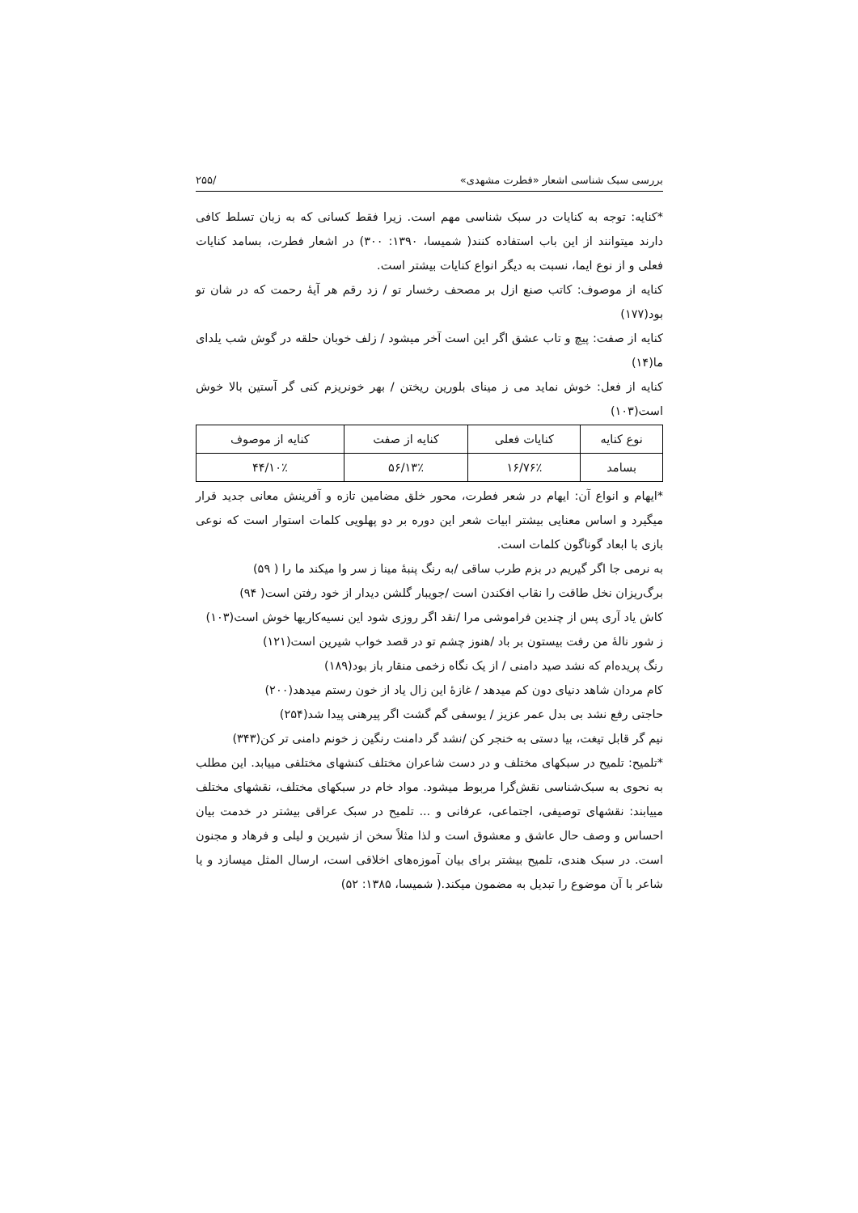بررسی سبک شناسی اشعار «فطرت مشهدی» /۲۵۵
*کنایه: توجه به کنایات در سبک شناسی مهم است. زیرا فقط کسانی که به زبان تسلط کافی دارند میتوانند از این باب استفاده کنند( شمیسا، ۱۳۹۰: ۳۰۰) در اشعار فطرت، بسامد کنایات فعلی و از نوع ایما، نسبت به دیگر انواع کنایات بیشتر است.
کنایه از موصوف: کاتب صنع ازل بر مصحف رخسار تو / زد رقم هر آیهٔ رحمت که در شان تو بود(۱۷۷)
کنایه از صفت: پیچ و تاب عشق اگر این است آخر میشود / زلف خوبان حلقه در گوش شب یلدای ما(۱۴)
کنایه از فعل: خوش نماید می ز مینای بلورین ریختن / بهر خونریزم کنی گر آستین بالا خوش است(۱۰۳)
| نوع کنایه | کنایات فعلی | کنایه از صفت | کنایه از موصوف |
| --- | --- | --- | --- |
| بسامد | ۷۶٪/۱۶ | ۱۳٪/۵۶ | ۱۰٪/۴۴ |
*ایهام و انواع آن: ایهام در شعر فطرت، محور خلق مضامین تازه و آفرینش معانی جدید قرار میگیرد و اساس معنایی بیشتر ابیات شعر این دوره بر دو پهلویی کلمات استوار است که نوعی بازی با ابعاد گوناگون کلمات است.
به نرمی جا اگر گیریم در بزم طرب ساقی /به رنگ پنبهٔ مینا ز سر وا میکند ما را ( ۵۹)
برگ‌ریزان نخل طاقت را نقاب افکندن است /جویبار گلشن دیدار از خود رفتن است( ۹۴)
کاش یاد آری پس از چندین فراموشی مرا /نقد اگر روزی شود این نسیه‌کاریها خوش است(۱۰۳)
ز شور نالهٔ من رفت بیستون بر باد /هنوز چشم تو در قصد خواب شیرین است(۱۲۱)
رنگ پریده‌ام که نشد صید دامنی / از یک نگاه زخمی منقار باز بود(۱۸۹)
کام مردان شاهد دنیای دون کم میدهد / غازهٔ این زال یاد از خون رستم میدهد(۲۰۰)
حاجتی رفع نشد بی بدل عمر عزیز / یوسفی گم گشت اگر پیرهنی پیدا شد(۲۵۴)
نیم گر قابل تیغت، بیا دستی به خنجر کن /نشد گر دامنت رنگین ز خونم دامنی تر کن(۳۴۳)
*تلمیح: تلمیح در سبکهای مختلف و در دست شاعران مختلف کنشهای مختلفی مییابد. این مطلب به نحوی به سبک‌شناسی نقش‌گرا مربوط میشود. مواد خام در سبکهای مختلف، نقشهای مختلف مییابند: نقشهای توصیفی، اجتماعی، عرفانی و ... تلمیح در سبک عراقی بیشتر در خدمت بیان احساس و وصف حال عاشق و معشوق است و لذا مثلاً سخن از شیرین و لیلی و فرهاد و مجنون است. در سبک هندی، تلمیح بیشتر برای بیان آموزه‌های اخلاقی است، ارسال المثل میسازد و یا شاعر با آن موضوع را تبدیل به مضمون میکند.( شمیسا، ۱۳۸۵: ۵۲)